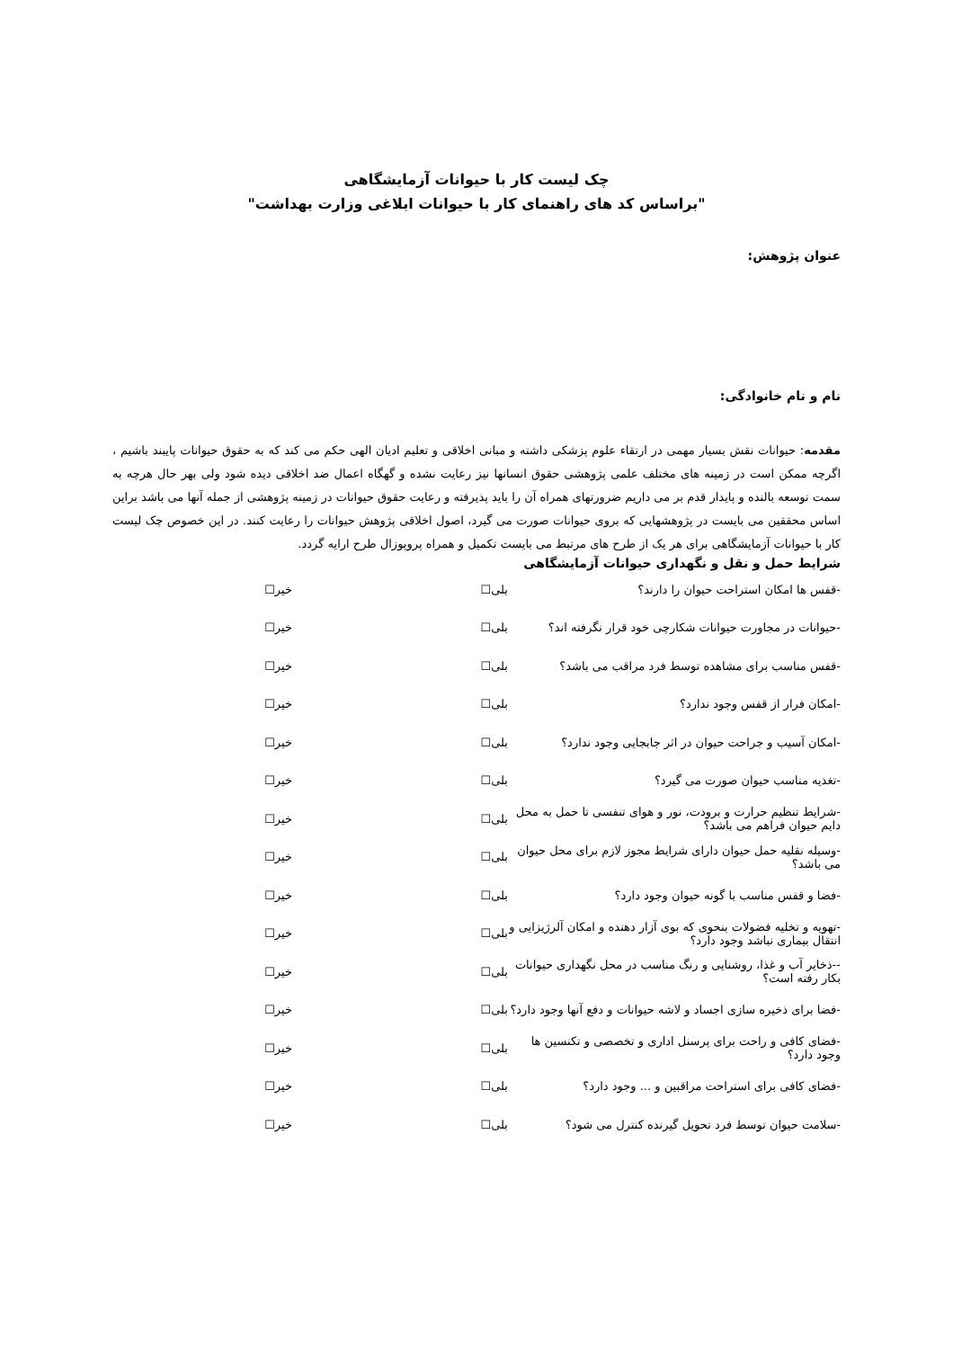چک لیست کار با حیوانات آزمایشگاهی
"براساس کد های راهنمای کار با حیوانات ابلاغی وزارت بهداشت"
عنوان پژوهش:
نام و نام خانوادگی:
مقدمه: حیوانات نقش بسیار مهمی در ارتقاء علوم پزشکی داشته و مبانی اخلاقی و تعلیم ادیان الهی حکم می کند که به حقوق حیوانات پایبند باشیم ، اگرچه ممکن است در زمینه های مختلف علمی پژوهشی حقوق انسانها نیز رعایت نشده و گهگاه اعمال ضد اخلاقی دیده شود ولی بهر حال هرچه به سمت توسعه بالنده و پایدار قدم بر می داریم ضرورتهای همراه آن را باید پذیرفته و رعایت حقوق حیوانات در زمینه پژوهشی از جمله آنها می باشد براین اساس محققین می بایست در پژوهشهایی که بروی حیوانات صورت می گیرد، اصول اخلاقی پژوهش حیوانات را رعایت کنند. در این خصوص چک لیست کار با حیوانات آزمایشگاهی برای هر یک از طرح های مرتبط می بایست تکمیل و همراه پروپوزال طرح ارایه گردد.
شرایط حمل و نقل و نگهداری حیوانات آزمایشگاهی
| -قفس ها امکان استراحت حیوان را دارند؟ | بلی☐ | خیر☐ |
| -حیوانات در مجاورت حیوانات شکارچی خود قرار نگرفته اند؟ | بلی☐ | خیر☐ |
| -قفس مناسب برای مشاهده توسط فرد مراقب می باشد؟ | بلی☐ | خیر☐ |
| -امکان فرار از قفس وجود ندارد؟ | بلی☐ | خیر☐ |
| -امکان آسیب و جراحت حیوان در اثر جابجایی وجود ندارد؟ | بلی☐ | خیر☐ |
| -تغذیه مناسب حیوان صورت می گیرد؟ | بلی☐ | خیر☐ |
| -شرایط تنظیم حرارت و برودت، نور و هوای تنفسی تا حمل به محل دایم حیوان فراهم می باشد؟ | بلی☐ | خیر☐ |
| -وسیله نقلیه حمل حیوان دارای شرایط مجوز لازم برای محل حیوان می باشد؟ | بلی☐ | خیر☐ |
| -فضا و قفس مناسب با گونه حیوان وجود دارد؟ | بلی☐ | خیر☐ |
| -تهویه و تخلیه فضولات بنحوی که بوی آزار دهنده و امکان آلرژیزایی و انتقال بیماری نباشد وجود دارد؟ | بلی☐ | خیر☐ |
| --ذخایر آب و غذا، روشنایی و رنگ مناسب در محل نگهداری حیوانات بکار رفته است؟ | بلی☐ | خیر☐ |
| -فضا برای ذخیره سازی اجساد و لاشه حیوانات و دفع آنها وجود دارد؟ | بلی☐ | خیر☐ |
| -فضای کافی و راحت برای پرسنل اداری و تخصصی و تکنسین ها وجود دارد؟ | بلی☐ | خیر☐ |
| -فضای کافی برای استراحت مراقبین و ... وجود دارد؟ | بلی☐ | خیر☐ |
| -سلامت حیوان توسط فرد تحویل گیرنده کنترل می شود؟ | بلی☐ | خیر☐ |